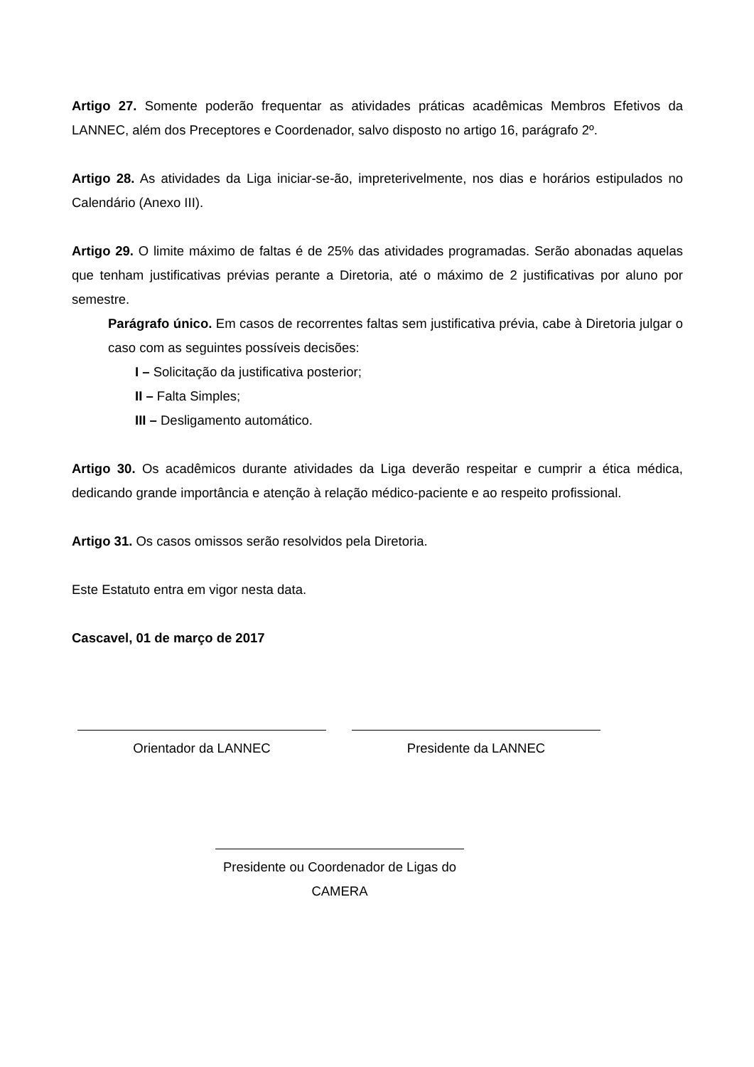Artigo 27. Somente poderão frequentar as atividades práticas acadêmicas Membros Efetivos da LANNEC, além dos Preceptores e Coordenador, salvo disposto no artigo 16, parágrafo 2º.
Artigo 28. As atividades da Liga iniciar-se-ão, impreterivelmente, nos dias e horários estipulados no Calendário (Anexo III).
Artigo 29. O limite máximo de faltas é de 25% das atividades programadas. Serão abonadas aquelas que tenham justificativas prévias perante a Diretoria, até o máximo de 2 justificativas por aluno por semestre.
Parágrafo único. Em casos de recorrentes faltas sem justificativa prévia, cabe à Diretoria julgar o caso com as seguintes possíveis decisões:
I – Solicitação da justificativa posterior;
II – Falta Simples;
III – Desligamento automático.
Artigo 30. Os acadêmicos durante atividades da Liga deverão respeitar e cumprir a ética médica, dedicando grande importância e atenção à relação médico-paciente e ao respeito profissional.
Artigo 31. Os casos omissos serão resolvidos pela Diretoria.
Este Estatuto entra em vigor nesta data.
Cascavel, 01 de março de 2017
Orientador da LANNEC Presidente da LANNEC
Presidente ou Coordenador de Ligas do CAMERA